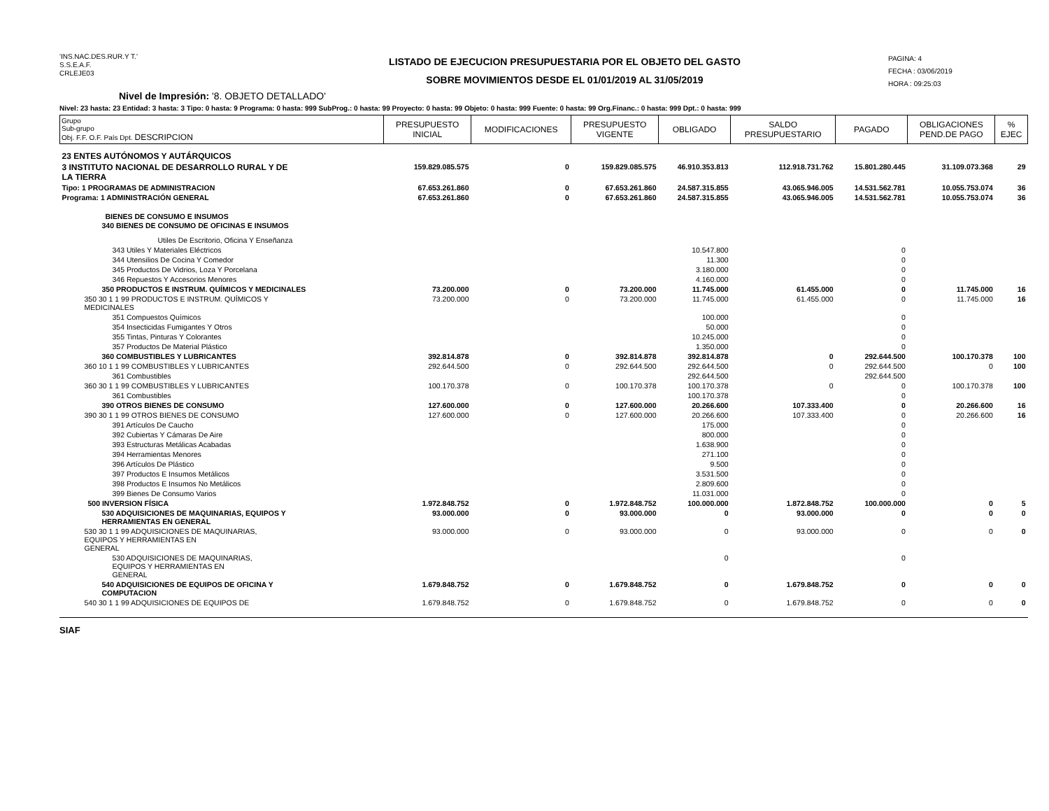'INS.NAC.DES.RUR.Y T.'
S.S.E.A.F.
CRLEJE03
LISTADO DE EJECUCION PRESUPUESTARIA POR EL OBJETO DEL GASTO
SOBRE MOVIMIENTOS DESDE EL 01/01/2019 AL 31/05/2019
PAGINA: 4
FECHA : 03/06/2019
HORA : 09:25:03
Nivel de Impresión: '8. OBJETO DETALLADO'
Nivel: 23 hasta: 23 Entidad: 3 hasta: 3 Tipo: 0 hasta: 9 Programa: 0 hasta: 999 SubProg.: 0 hasta: 99 Proyecto: 0 hasta: 99 Objeto: 0 hasta: 999 Fuente: 0 hasta: 99 Org.Financ.: 0 hasta: 999 Dpt.: 0 hasta: 999
| Grupo Sub-grupo Obj. F.F. O.F. País Dpt. DESCRIPCION | PRESUPUESTO INICIAL | MODIFICACIONES | PRESUPUESTO VIGENTE | OBLIGADO | SALDO PRESUPUESTARIO | PAGADO | OBLIGACIONES PEND.DE PAGO | % EJEC |
| --- | --- | --- | --- | --- | --- | --- | --- | --- |
| 23 ENTES AUTÓNOMOS Y AUTÁRQUICOS | | | | | | | | |
| 3 INSTITUTO NACIONAL DE DESARROLLO RURAL Y DE LA TIERRA | 159.829.085.575 | 0 | 159.829.085.575 | 46.910.353.813 | 112.918.731.762 | 15.801.280.445 | 31.109.073.368 | 29 |
| Tipo: 1 PROGRAMAS DE ADMINISTRACION | 67.653.261.860 | 0 | 67.653.261.860 | 24.587.315.855 | 43.065.946.005 | 14.531.562.781 | 10.055.753.074 | 36 |
| Programa: 1 ADMINISTRACIÓN GENERAL | 67.653.261.860 | 0 | 67.653.261.860 | 24.587.315.855 | 43.065.946.005 | 14.531.562.781 | 10.055.753.074 | 36 |
| BIENES DE CONSUMO E INSUMOS | | | | | | | | |
| 340 BIENES DE CONSUMO DE OFICINAS E INSUMOS | | | | | | | | |
| Utiles De Escritorio, Oficina Y Enseñanza | | | | | | | | |
| 343 Utiles Y Materiales Eléctricos | | | | 10.547.800 | | 0 | | |
| 344 Utensilios De Cocina Y Comedor | | | | 11.300 | | 0 | | |
| 345 Productos De Vidrios, Loza Y Porcelana | | | | 3.180.000 | | 0 | | |
| 346 Repuestos Y Accesorios Menores | | | | 4.160.000 | | 0 | | |
| 350 PRODUCTOS E INSTRUM. QUÍMICOS Y MEDICINALES | 73.200.000 | 0 | 73.200.000 | 11.745.000 | 61.455.000 | 0 | 11.745.000 | 16 |
| 350 30 1 1 99 PRODUCTOS E INSTRUM. QUÍMICOS Y MEDICINALES | 73.200.000 | 0 | 73.200.000 | 11.745.000 | 61.455.000 | 0 | 11.745.000 | 16 |
| 351 Compuestos Químicos | | | | 100.000 | | 0 | | |
| 354 Insecticidas Fumigantes Y Otros | | | | 50.000 | | 0 | | |
| 355 Tintas, Pinturas Y Colorantes | | | | 10.245.000 | | 0 | | |
| 357 Productos De Material Plástico | | | | 1.350.000 | | 0 | | |
| 360 COMBUSTIBLES Y LUBRICANTES | 392.814.878 | 0 | 392.814.878 | 392.814.878 | 0 | 292.644.500 | 100.170.378 | 100 |
| 360 10 1 1 99 COMBUSTIBLES Y LUBRICANTES | 292.644.500 | 0 | 292.644.500 | 292.644.500 | 0 | 292.644.500 | 0 | 100 |
| 361 Combustibles | | | | 292.644.500 | | 292.644.500 | | |
| 360 30 1 1 99 COMBUSTIBLES Y LUBRICANTES | 100.170.378 | 0 | 100.170.378 | 100.170.378 | 0 | 0 | 100.170.378 | 100 |
| 361 Combustibles | | | | 100.170.378 | | 0 | | |
| 390 OTROS BIENES DE CONSUMO | 127.600.000 | 0 | 127.600.000 | 20.266.600 | 107.333.400 | 0 | 20.266.600 | 16 |
| 390 30 1 1 99 OTROS BIENES DE CONSUMO | 127.600.000 | 0 | 127.600.000 | 20.266.600 | 107.333.400 | 0 | 20.266.600 | 16 |
| 391 Artículos De Caucho | | | | 175.000 | | 0 | | |
| 392 Cubiertas Y Cámaras De Aire | | | | 800.000 | | 0 | | |
| 393 Estructuras Metálicas Acabadas | | | | 1.638.900 | | 0 | | |
| 394 Herramientas Menores | | | | 271.100 | | 0 | | |
| 396 Artículos De Plástico | | | | 9.500 | | 0 | | |
| 397 Productos E Insumos Metálicos | | | | 3.531.500 | | 0 | | |
| 398 Productos E Insumos No Metálicos | | | | 2.809.600 | | 0 | | |
| 399 Bienes De Consumo Varios | | | | 11.031.000 | | 0 | | |
| 500 INVERSION FÍSICA | 1.972.848.752 | 0 | 1.972.848.752 | 100.000.000 | 1.872.848.752 | 100.000.000 | 0 | 5 |
| 530 ADQUISICIONES DE MAQUINARIAS, EQUIPOS Y HERRAMIENTAS EN GENERAL | 93.000.000 | 0 | 93.000.000 | 0 | 93.000.000 | 0 | 0 | 0 |
| 530 30 1 1 99 ADQUISICIONES DE MAQUINARIAS, EQUIPOS Y HERRAMIENTAS EN GENERAL | 93.000.000 | 0 | 93.000.000 | 0 | 93.000.000 | 0 | 0 | 0 |
| 530 ADQUISICIONES DE MAQUINARIAS, EQUIPOS Y HERRAMIENTAS EN GENERAL | | | | 0 | | 0 | | |
| 540 ADQUISICIONES DE EQUIPOS DE OFICINA Y COMPUTACION | 1.679.848.752 | 0 | 1.679.848.752 | 0 | 1.679.848.752 | 0 | 0 | 0 |
| 540 30 1 1 99 ADQUISICIONES DE EQUIPOS DE | 1.679.848.752 | 0 | 1.679.848.752 | 0 | 1.679.848.752 | 0 | 0 | 0 |
SIAF